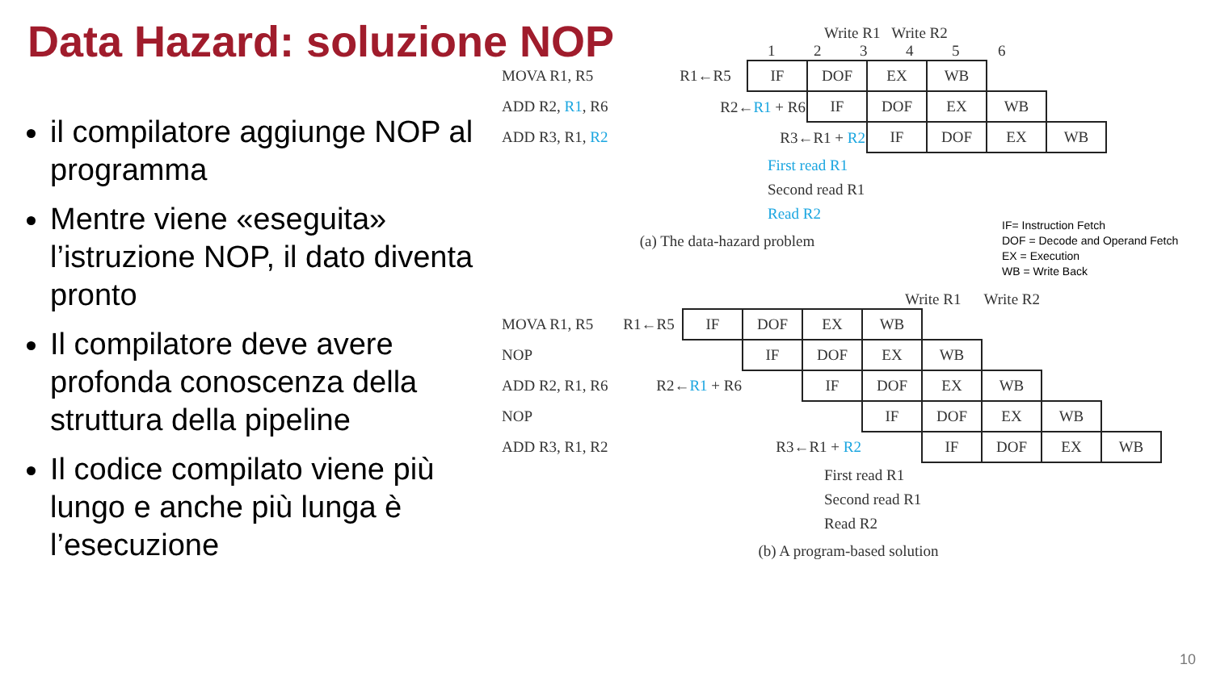Data Hazard: soluzione NOP
il compilatore aggiunge NOP al programma
Mentre viene «eseguita» l’istruzione NOP, il dato diventa pronto
Il compilatore deve avere profonda conoscenza della struttura della pipeline
Il codice compilato viene più lungo e anche più lunga è l’esecuzione
Write R1 Write R2
1 2 3 4 5 6
| MOVA R1, R5 | R1←R5 | IF | DOF | EX | WB | | |
| ADD R2, R1 , R6 | R2← R1 + R6 | | IF | DOF | EX | WB | |
| ADD R3, R1, R2 | R3←R1 + R2 | | | IF | DOF | EX | WB |
First read R1
Second read R1
Read R2
(a) The data-hazard problem
Write R1 Write R2
| MOVA R1, R5 | R1←R5 | IF | DOF | EX | WB | | | | |
| NOP | | | IF | DOF | EX | WB | | | |
| ADD R2, R1, R6 | R2← R1 + R6 | | | IF | DOF | EX | WB | | |
| NOP | | | | | IF | DOF | EX | WB | |
| ADD R3, R1, R2 | R3←R1 + R2 | | | | | IF | DOF | EX | WB |
First read R1
Second read R1
Read R2
(b) A program-based solution
IF= Instruction Fetch
DOF = Decode and Operand Fetch
EX = Execution
WB = Write Back
10